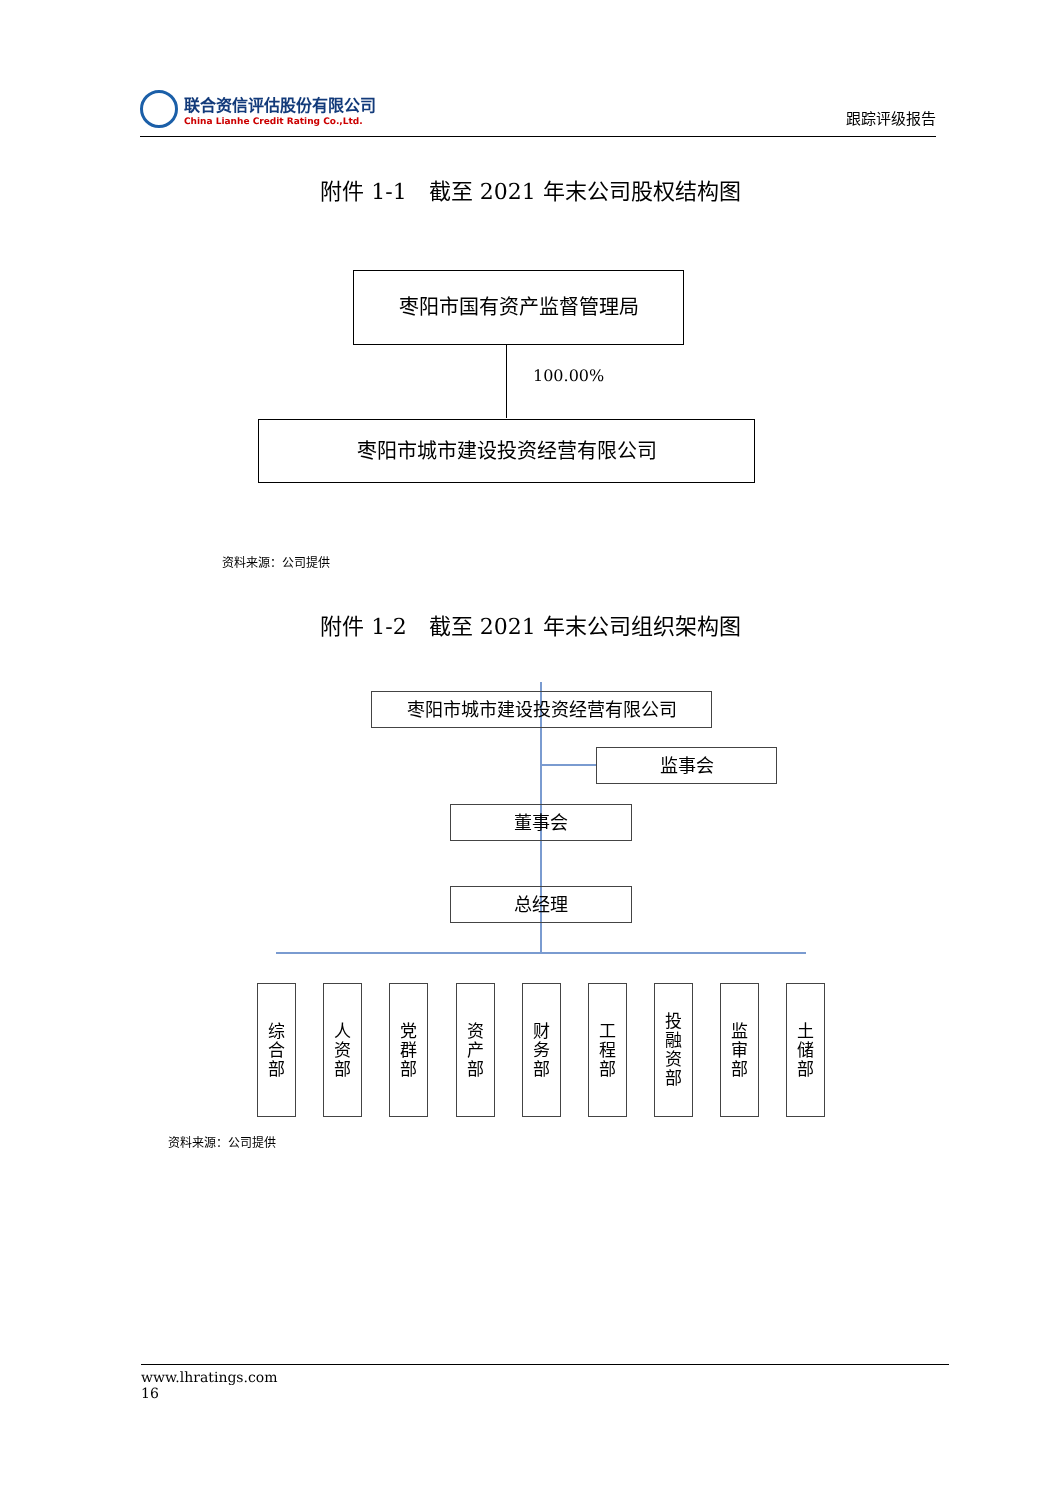联合资信评估股份有限公司
China Lianhe Credit Rating Co.,Ltd.
跟踪评级报告
附件 1-1　截至 2021 年末公司股权结构图
枣阳市国有资产监督管理局
100.00%
枣阳市城市建设投资经营有限公司
资料来源：公司提供
附件 1-2　截至 2021 年末公司组织架构图
枣阳市城市建设投资经营有限公司
监事会
董事会
总经理
综
合
部
人
资
部
党
群
部
资
产
部
财
务
部
工
程
部
投
融
资
部
监
审
部
土
储
部
资料来源：公司提供
www.lhratings.com
16